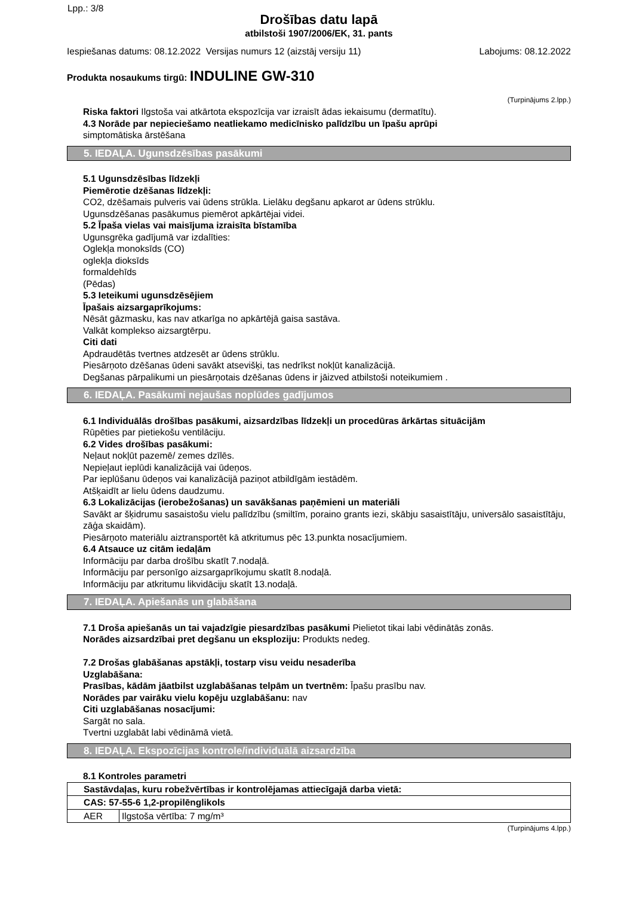Lpp.: 3/8
Drošības datu lapā
atbilstoši 1907/2006/EK, 31. pants
Iespiešanas datums: 08.12.2022 Versijas numurs 12 (aizstāj versiju 11) Labojums: 08.12.2022
Produkta nosaukums tirgū: INDULINE GW-310
(Turpinājums 2.lpp.)
Riska faktori Ilgstoša vai atkārtota ekspozīcija var izraisīt ādas iekaisumu (dermatītu).
4.3 Norāde par nepieciešamo neatliekamo medicīnisko palīdzību un īpašu aprūpi
simptomātiska ārstēšana
5. IEDAĻA. Ugunsdzēsības pasākumi
5.1 Ugunsdzēsības līdzekļi
Piemērotie dzēšanas līdzekļi:
CO2, dzēšamais pulveris vai ūdens strūkla. Lielāku degšanu apkarot ar ūdens strūklu.
Ugunsdzēšanas pasākumus piemērot apkārtējai videi.
5.2 Īpaša vielas vai maisījuma izraisīta bīstamība
Ugunsgrēka gadījumā var izdalīties:
Oglekļa monoksīds (CO)
oglekļa dioksīds
formaldehīds
(Pēdas)
5.3 Ieteikumi ugunsdzēsējiem
Īpašais aizsargaprīkojums:
Nēsāt gāzmasku, kas nav atkarīga no apkārtējā gaisa sastāva.
Valkāt komplekso aizsargtērpu.
Citi dati
Apdraudētās tvertnes atdzesēt ar ūdens strūklu.
Piesārņoto dzēšanas ūdeni savākt atsevišķi, tas nedrīkst nokļūt kanalizācijā.
Degšanas pārpalikumi un piesārņotais dzēšanas ūdens ir jāizved atbilstoši noteikumiem .
6. IEDAĻA. Pasākumi nejaušas noplūdes gadījumos
6.1 Individuālās drošības pasākumi, aizsardzības līdzekļi un procedūras ārkārtas situācijām
Rūpēties par pietiekošu ventilāciju.
6.2 Vides drošības pasākumi:
Neļaut nokļūt pazemē/ zemes dzīlēs.
Nepieļaut ieplūdi kanalizācijā vai ūdeņos.
Par ieplūšanu ūdeņos vai kanalizācijā paziņot atbildīgām iestādēm.
Atšķaidīt ar lielu ūdens daudzumu.
6.3 Lokalizācijas (ierobežošanas) un savākšanas paņēmieni un materiāli
Savākt ar šķidrumu sasaistošu vielu palīdzību (smiltīm, poraino grants iezi, skābju sasaistītāju, universālo sasaistītāju, zāģa skaidām).
Piesārņoto materiālu aiztransportēt kā atkritumus pēc 13.punkta nosacījumiem.
6.4 Atsauce uz citām iedaļām
Informāciju par darba drošību skatīt 7.nodaļā.
Informāciju par personīgo aizsargaprīkojumu skatīt 8.nodaļā.
Informāciju par atkritumu likvidāciju skatīt 13.nodaļā.
7. IEDAĻA. Apiešanās un glabāšana
7.1 Droša apiešanās un tai vajadzīgie piesardzības pasākumi Pielietot tikai labi vēdinātās zonās.
Norādes aizsardzībai pret degšanu un eksploziju: Produkts nedeg.
7.2 Drošas glabāšanas apstākļi, tostarp visu veidu nesaderība
Uzglabāšana:
Prasības, kādām jāatbilst uzglabāšanas telpām un tvertnēm: Īpašu prasību nav.
Norādes par vairāku vielu kopēju uzglabāšanu: nav
Citi uzglabāšanas nosacījumi:
Sargāt no sala.
Tvertni uzglabāt labi vēdināmā vietā.
8. IEDAĻA. Ekspozīcijas kontrole/individuālā aizsardzība
8.1 Kontroles parametri
| Sastāvdaļas, kuru robežvērtības ir kontrolējamas attiecīgajā darba vietā: | |
| CAS: 57-55-6 1,2-propilēnglikols | |
| AER | Ilgstoša vērtība: 7 mg/m³ |
(Turpinājums 4.lpp.)